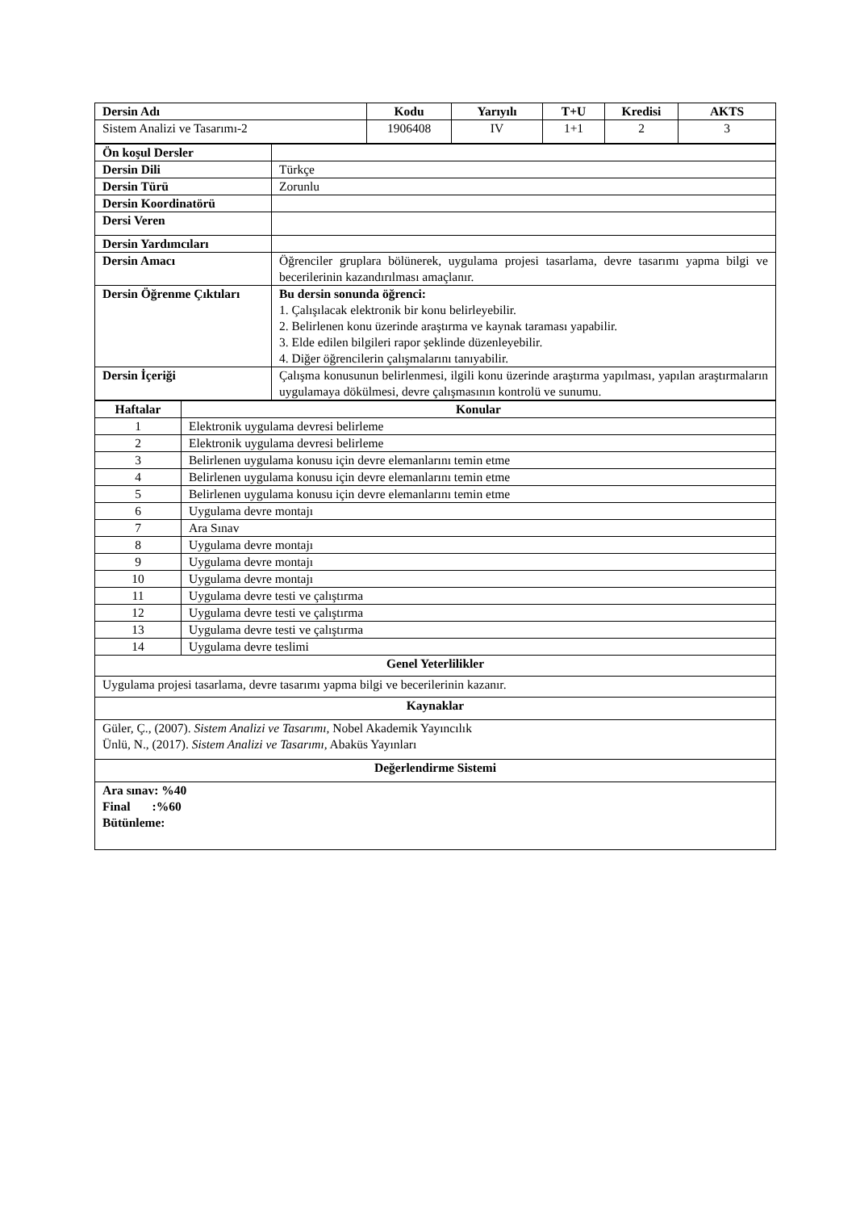| Dersin Adı | Kodu | Yarıyılı | T+U | Kredisi | AKTS |
| --- | --- | --- | --- | --- | --- |
| Sistem Analizi ve Tasarımı-2 | 1906408 | IV | 1+1 | 2 | 3 |
| Ön koşul Dersler | |
| Dersin Dili | Türkçe |
| Dersin Türü | Zorunlu |
| Dersin Koordinatörü | |
| Dersi Veren | |
| Dersin Yardımcıları | |
| Dersin Amacı | Öğrenciler gruplara bölünerek, uygulama projesi tasarlama, devre tasarımı yapma bilgi ve becerilerinin kazandırılması amaçlanır. |
| Dersin Öğrenme Çıktıları | Bu dersin sonunda öğrenci: 1. Çalışılacak elektronik bir konu belirleyebilir. 2. Belirlenen konu üzerinde araştırma ve kaynak taraması yapabilir. 3. Elde edilen bilgileri rapor şeklinde düzenleyebilir. 4. Diğer öğrencilerin çalışmalarını tanıyabilir. |
| Dersin İçeriği | Çalışma konusunun belirlenmesi, ilgili konu üzerinde araştırma yapılması, yapılan araştırmaların uygulamaya dökülmesi, devre çalışmasının kontrolü ve sunumu. |
| Haftalar | Konular |
| --- | --- |
| 1 | Elektronik uygulama devresi belirleme |
| 2 | Elektronik uygulama devresi belirleme |
| 3 | Belirlenen uygulama konusu için devre elemanlarını temin etme |
| 4 | Belirlenen uygulama konusu için devre elemanlarını temin etme |
| 5 | Belirlenen uygulama konusu için devre elemanlarını temin etme |
| 6 | Uygulama devre montajı |
| 7 | Ara Sınav |
| 8 | Uygulama devre montajı |
| 9 | Uygulama devre montajı |
| 10 | Uygulama devre montajı |
| 11 | Uygulama devre testi ve çalıştırma |
| 12 | Uygulama devre testi ve çalıştırma |
| 13 | Uygulama devre testi ve çalıştırma |
| 14 | Uygulama devre teslimi |
| Genel Yeterlilikler | |
| Uygulama projesi tasarlama, devre tasarımı yapma bilgi ve becerilerinin kazanır. | |
| Kaynaklar | |
| Güler, Ç., (2007). Sistem Analizi ve Tasarımı , Nobel Akademik Yayıncılık Ünlü, N., (2017). Sistem Analizi ve Tasarımı , Abaküs Yayınları | |
| Değerlendirme Sistemi | |
| Ara sınav: %40 Final :%60 Bütünleme: | |